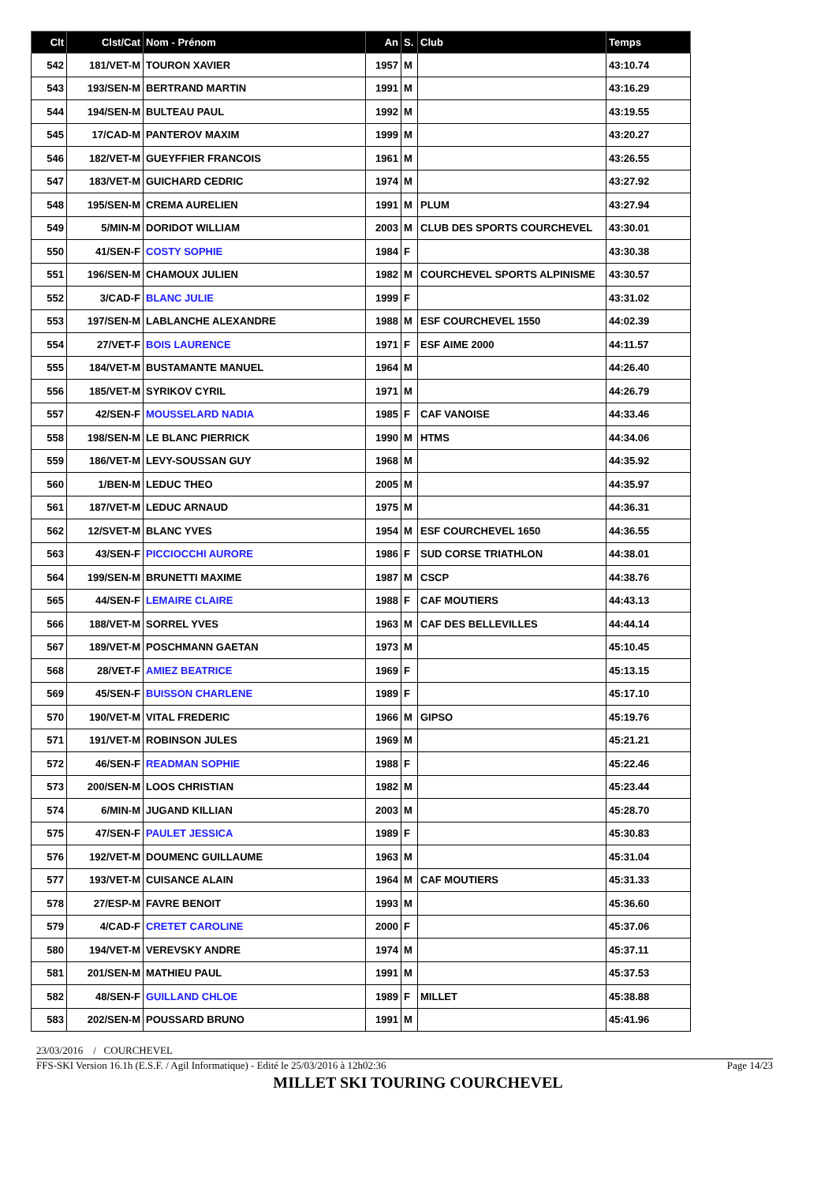| Clt | Clst/Cat | Nom - Prénom | An | S. | Club | Temps |
| --- | --- | --- | --- | --- | --- | --- |
| 542 | 181/VET-M | TOURON XAVIER | 1957 | M | | 43:10.74 |
| 543 | 193/SEN-M | BERTRAND MARTIN | 1991 | M | | 43:16.29 |
| 544 | 194/SEN-M | BULTEAU PAUL | 1992 | M | | 43:19.55 |
| 545 | 17/CAD-M | PANTEROV MAXIM | 1999 | M | | 43:20.27 |
| 546 | 182/VET-M | GUEYFFIER FRANCOIS | 1961 | M | | 43:26.55 |
| 547 | 183/VET-M | GUICHARD CEDRIC | 1974 | M | | 43:27.92 |
| 548 | 195/SEN-M | CREMA AURELIEN | 1991 | M | PLUM | 43:27.94 |
| 549 | 5/MIN-M | DORIDOT WILLIAM | 2003 | M | CLUB DES SPORTS COURCHEVEL | 43:30.01 |
| 550 | 41/SEN-F | COSTY SOPHIE | 1984 | F | | 43:30.38 |
| 551 | 196/SEN-M | CHAMOUX JULIEN | 1982 | M | COURCHEVEL SPORTS ALPINISME | 43:30.57 |
| 552 | 3/CAD-F | BLANC JULIE | 1999 | F | | 43:31.02 |
| 553 | 197/SEN-M | LABLANCHE ALEXANDRE | 1988 | M | ESF COURCHEVEL 1550 | 44:02.39 |
| 554 | 27/VET-F | BOIS LAURENCE | 1971 | F | ESF AIME 2000 | 44:11.57 |
| 555 | 184/VET-M | BUSTAMANTE MANUEL | 1964 | M | | 44:26.40 |
| 556 | 185/VET-M | SYRIKOV CYRIL | 1971 | M | | 44:26.79 |
| 557 | 42/SEN-F | MOUSSELARD NADIA | 1985 | F | CAF VANOISE | 44:33.46 |
| 558 | 198/SEN-M | LE BLANC PIERRICK | 1990 | M | HTMS | 44:34.06 |
| 559 | 186/VET-M | LEVY-SOUSSAN GUY | 1968 | M | | 44:35.92 |
| 560 | 1/BEN-M | LEDUC THEO | 2005 | M | | 44:35.97 |
| 561 | 187/VET-M | LEDUC ARNAUD | 1975 | M | | 44:36.31 |
| 562 | 12/SVET-M | BLANC YVES | 1954 | M | ESF COURCHEVEL 1650 | 44:36.55 |
| 563 | 43/SEN-F | PICCIOCCHI AURORE | 1986 | F | SUD CORSE TRIATHLON | 44:38.01 |
| 564 | 199/SEN-M | BRUNETTI MAXIME | 1987 | M | CSCP | 44:38.76 |
| 565 | 44/SEN-F | LEMAIRE CLAIRE | 1988 | F | CAF MOUTIERS | 44:43.13 |
| 566 | 188/VET-M | SORREL YVES | 1963 | M | CAF DES BELLEVILLES | 44:44.14 |
| 567 | 189/VET-M | POSCHMANN GAETAN | 1973 | M | | 45:10.45 |
| 568 | 28/VET-F | AMIEZ BEATRICE | 1969 | F | | 45:13.15 |
| 569 | 45/SEN-F | BUISSON CHARLENE | 1989 | F | | 45:17.10 |
| 570 | 190/VET-M | VITAL FREDERIC | 1966 | M | GIPSO | 45:19.76 |
| 571 | 191/VET-M | ROBINSON JULES | 1969 | M | | 45:21.21 |
| 572 | 46/SEN-F | READMAN SOPHIE | 1988 | F | | 45:22.46 |
| 573 | 200/SEN-M | LOOS CHRISTIAN | 1982 | M | | 45:23.44 |
| 574 | 6/MIN-M | JUGAND KILLIAN | 2003 | M | | 45:28.70 |
| 575 | 47/SEN-F | PAULET JESSICA | 1989 | F | | 45:30.83 |
| 576 | 192/VET-M | DOUMENC GUILLAUME | 1963 | M | | 45:31.04 |
| 577 | 193/VET-M | CUISANCE ALAIN | 1964 | M | CAF MOUTIERS | 45:31.33 |
| 578 | 27/ESP-M | FAVRE BENOIT | 1993 | M | | 45:36.60 |
| 579 | 4/CAD-F | CRETET CAROLINE | 2000 | F | | 45:37.06 |
| 580 | 194/VET-M | VEREVSKY ANDRE | 1974 | M | | 45:37.11 |
| 581 | 201/SEN-M | MATHIEU PAUL | 1991 | M | | 45:37.53 |
| 582 | 48/SEN-F | GUILLAND CHLOE | 1989 | F | MILLET | 45:38.88 |
| 583 | 202/SEN-M | POUSSARD BRUNO | 1991 | M | | 45:41.96 |
23/03/2016 / COURCHEVEL
FFS-SKI Version 16.1h (E.S.F. / Agil Informatique) - Edité le 25/03/2016 à 12h02:36 Page 14/23
MILLET SKI TOURING COURCHEVEL